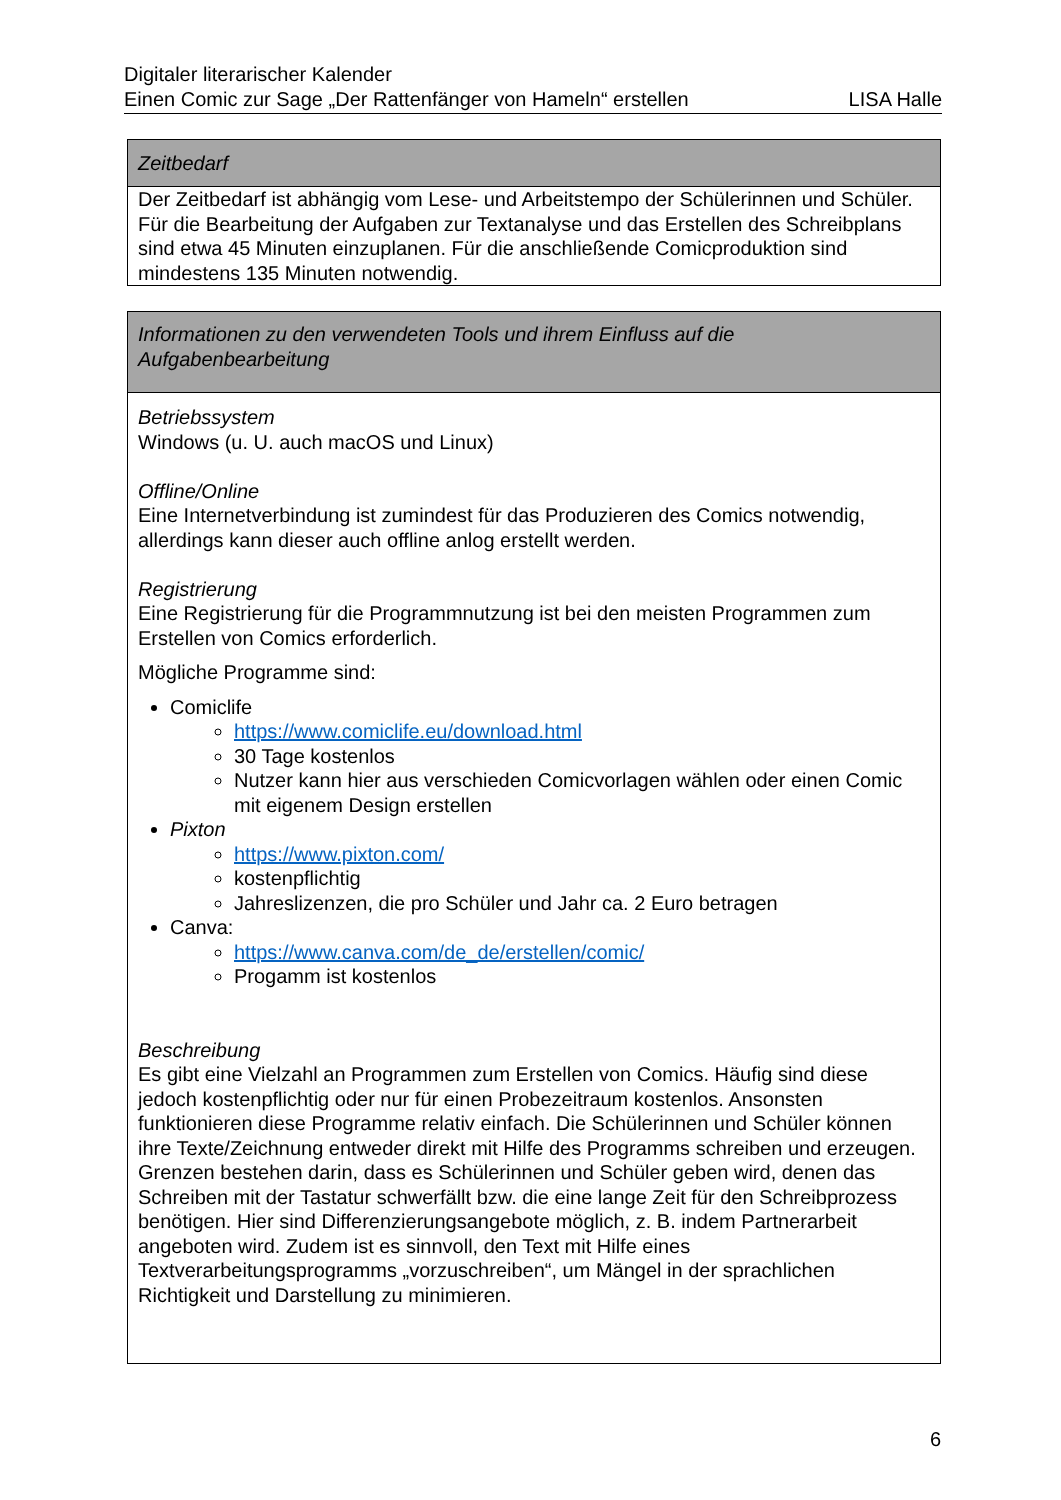Digitaler literarischer Kalender
Einen Comic zur Sage „Der Rattenfänger von Hameln“ erstellen LISA Halle
| Zeitbedarf |
| Der Zeitbedarf ist abhängig vom Lese- und Arbeitstempo der Schülerinnen und Schüler. Für die Bearbeitung der Aufgaben zur Textanalyse und das Erstellen des Schreibplans sind etwa 45 Minuten einzuplanen. Für die anschließende Comicproduktion sind mindestens 135 Minuten notwendig. |
| Informationen zu den verwendeten Tools und ihrem Einfluss auf die Aufgabenbearbeitung |
| Betriebssystem Windows (u. U. auch macOS und Linux) Offline/Online Eine Internetverbindung ist zumindest für das Produzieren des Comics notwendig, allerdings kann dieser auch offline anlog erstellt werden. Registrierung Eine Registrierung für die Programmnutzung ist bei den meisten Programmen zum Erstellen von Comics erforderlich. Mögliche Programme sind: Comiclife https://www.comiclife.eu/download.html 30 Tage kostenlos Nutzer kann hier aus verschieden Comicvorlagen wählen oder einen Comic mit eigenem Design erstellen Pixton https://www.pixton.com/ kostenpflichtig Jahreslizenzen, die pro Schüler und Jahr ca. 2 Euro betragen Canva: https://www.canva.com/de_de/erstellen/comic/ Progamm ist kostenlos Beschreibung Es gibt eine Vielzahl an Programmen zum Erstellen von Comics. Häufig sind diese jedoch kostenpflichtig oder nur für einen Probezeitraum kostenlos. Ansonsten funktionieren diese Programme relativ einfach. Die Schülerinnen und Schüler können ihre Texte/Zeichnung entweder direkt mit Hilfe des Programms schreiben und erzeugen. Grenzen bestehen darin, dass es Schülerinnen und Schüler geben wird, denen das Schreiben mit der Tastatur schwerfällt bzw. die eine lange Zeit für den Schreibprozess benötigen. Hier sind Differenzierungsangebote möglich, z. B. indem Partnerarbeit angeboten wird. Zudem ist es sinnvoll, den Text mit Hilfe eines Textverarbeitungsprogramms „vorzuschreiben“, um Mängel in der sprachlichen Richtigkeit und Darstellung zu minimieren. |
6